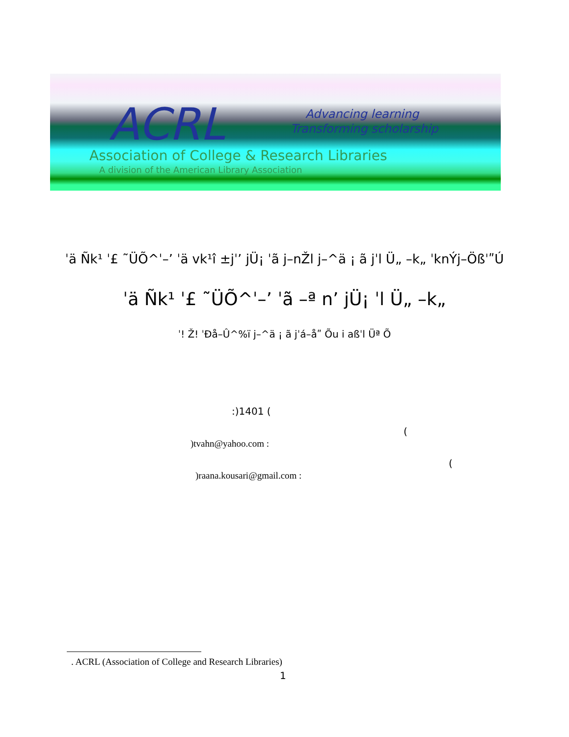ACRL Advancing learning
Transforming scholarship
Association of College & Research Libraries
A division of the American Library Association
ˈä Ñk¹ ˈ£ ˜ÜÕ^ˈ–ʼ ˈä vk¹î ±jˈʼ jÜ¡ ˈã j–nŽl j–^ä ¡ ã jˈl Ü„ –k„ ˈknÝj–ÖßˈʺÚ
ˈä Ñk¹ ˈ£ ˜ÜÕ^ˈ–ʼ ˈã –ª nʼ jÜ¡ ˈl Ü„ –k„
ˈ! Ž! ˈÐå–Û^%ï j–^ä ¡ ã jˈá–åʺ Õu i aßˈl Üª Õ
:)1401 (
(
)tvahn@yahoo.com :
(
)raana.kousari@gmail.com :
. ACRL (Association of College and Research Libraries)
1